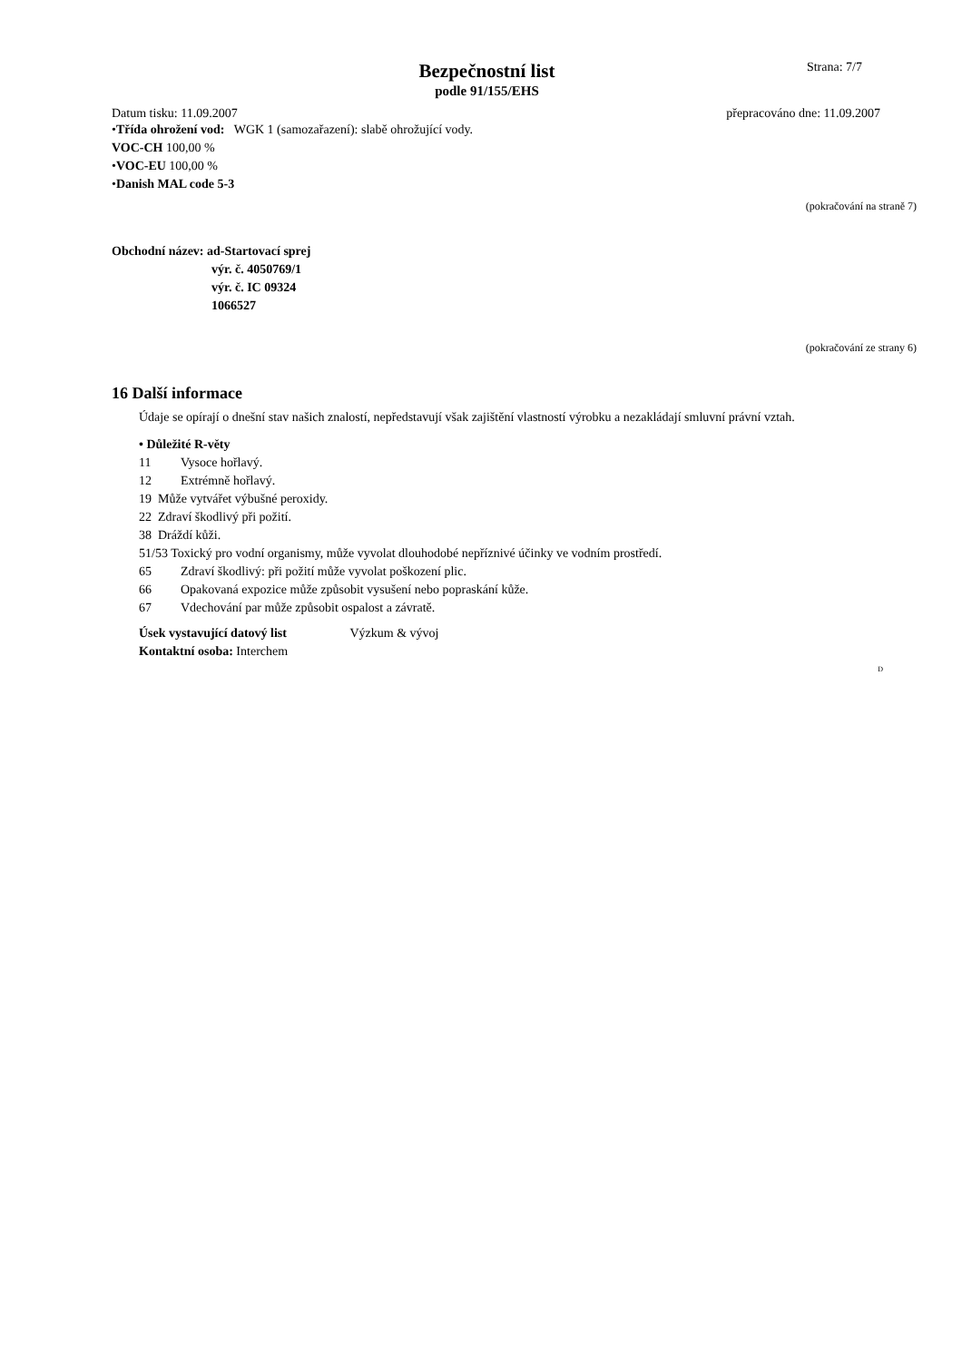Bezpečnostní list
podle 91/155/EHS
Strana: 7/7
Datum tisku: 11.09.2007 přepracováno dne: 11.09.2007
•Třída ohrožení vod: WGK 1 (samozařazení): slabě ohrožující vody.
VOC-CH 100,00 %
•VOC-EU 100,00 %
•Danish MAL code 5-3
(pokračování na straně 7)
Obchodní název: ad-Startovací sprej
výr. č. 4050769/1
výr. č. IC 09324
1066527
(pokračování ze strany 6)
16 Další informace
Údaje se opírají o dnešní stav našich znalostí, nepředstavují však zajištění vlastností výrobku a nezakládají smluvní právní vztah.
• Důležité R-věty
| 11 | Vysoce hořlavý. |
| 12 | Extrémně hořlavý. |
| 19 Může vytvářet výbušné peroxidy. | |
| 22 Zdraví škodlivý při požití. | |
| 38 Dráždí kůži. | |
| 51/53 Toxický pro vodní organismy, může vyvolat dlouhodobé nepříznivé účinky ve vodním prostředí. | |
| 65 | Zdraví škodlivý: při požití může vyvolat poškození plic. |
| 66 | Opakovaná expozice může způsobit vysušení nebo popraskání kůže. |
| 67 | Vdechování par může způsobit ospalost a závratě. |
Úsek vystavující datový list Výzkum & vývoj
Kontaktní osoba: Interchem
D